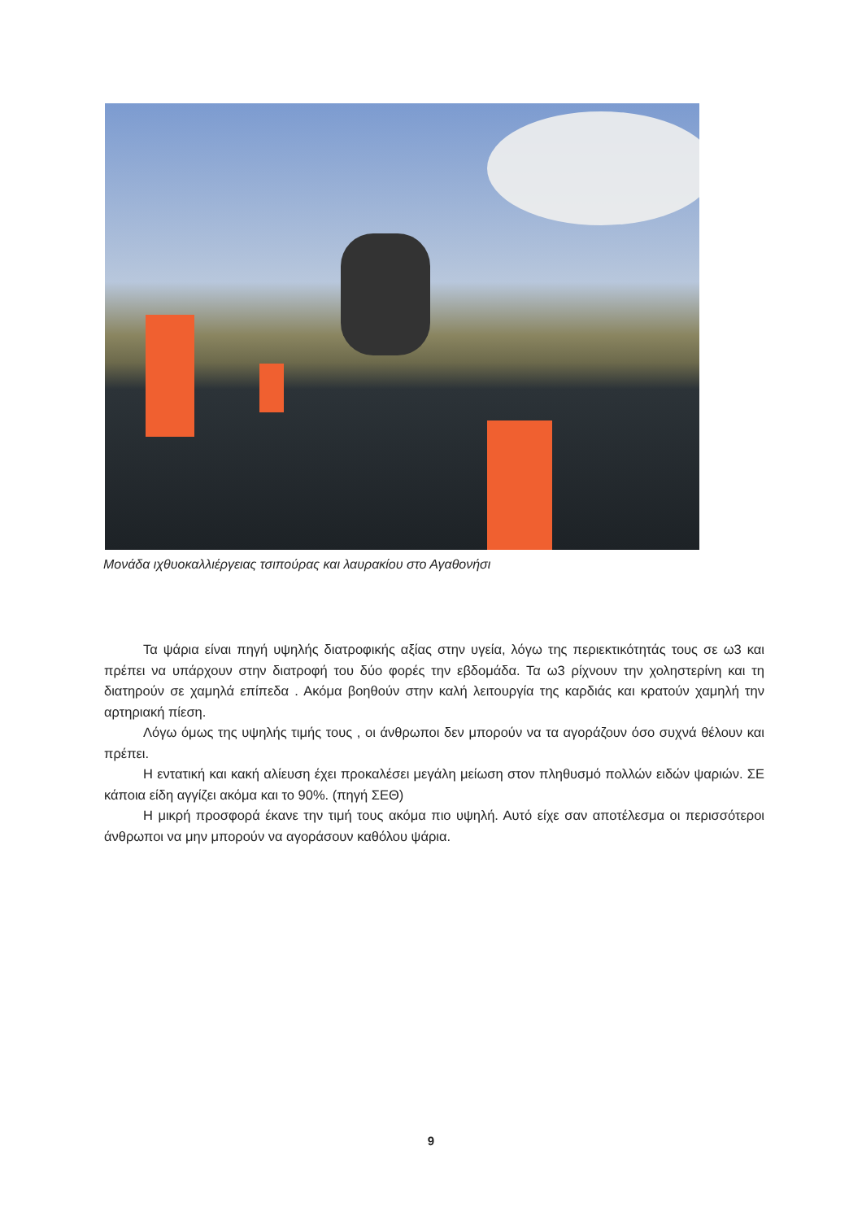Μονάδα ιχθυοκαλλιέργειας τσιπούρας και λαυρακίου στο Αγαθονήσι
Τα ψάρια είναι πηγή υψηλής διατροφικής αξίας στην υγεία, λόγω της περιεκτικότητάς τους σε ω3 και πρέπει να υπάρχουν στην διατροφή του δύο φορές την εβδομάδα. Τα ω3 ρίχνουν την χοληστερίνη και τη διατηρούν σε χαμηλά επίπεδα . Ακόμα βοηθούν στην καλή λειτουργία της καρδιάς και κρατούν χαμηλή την αρτηριακή πίεση.
Λόγω όμως της υψηλής τιμής τους , οι άνθρωποι δεν μπορούν να τα αγοράζουν όσο συχνά θέλουν και πρέπει.
Η εντατική και κακή αλίευση έχει προκαλέσει μεγάλη μείωση στον πληθυσμό πολλών ειδών ψαριών. ΣΕ κάποια είδη αγγίζει ακόμα και το 90%. (πηγή ΣΕΘ)
Η μικρή προσφορά έκανε την τιμή τους ακόμα πιο υψηλή. Αυτό είχε σαν αποτέλεσμα οι περισσότεροι άνθρωποι να μην μπορούν να αγοράσουν καθόλου ψάρια.
9